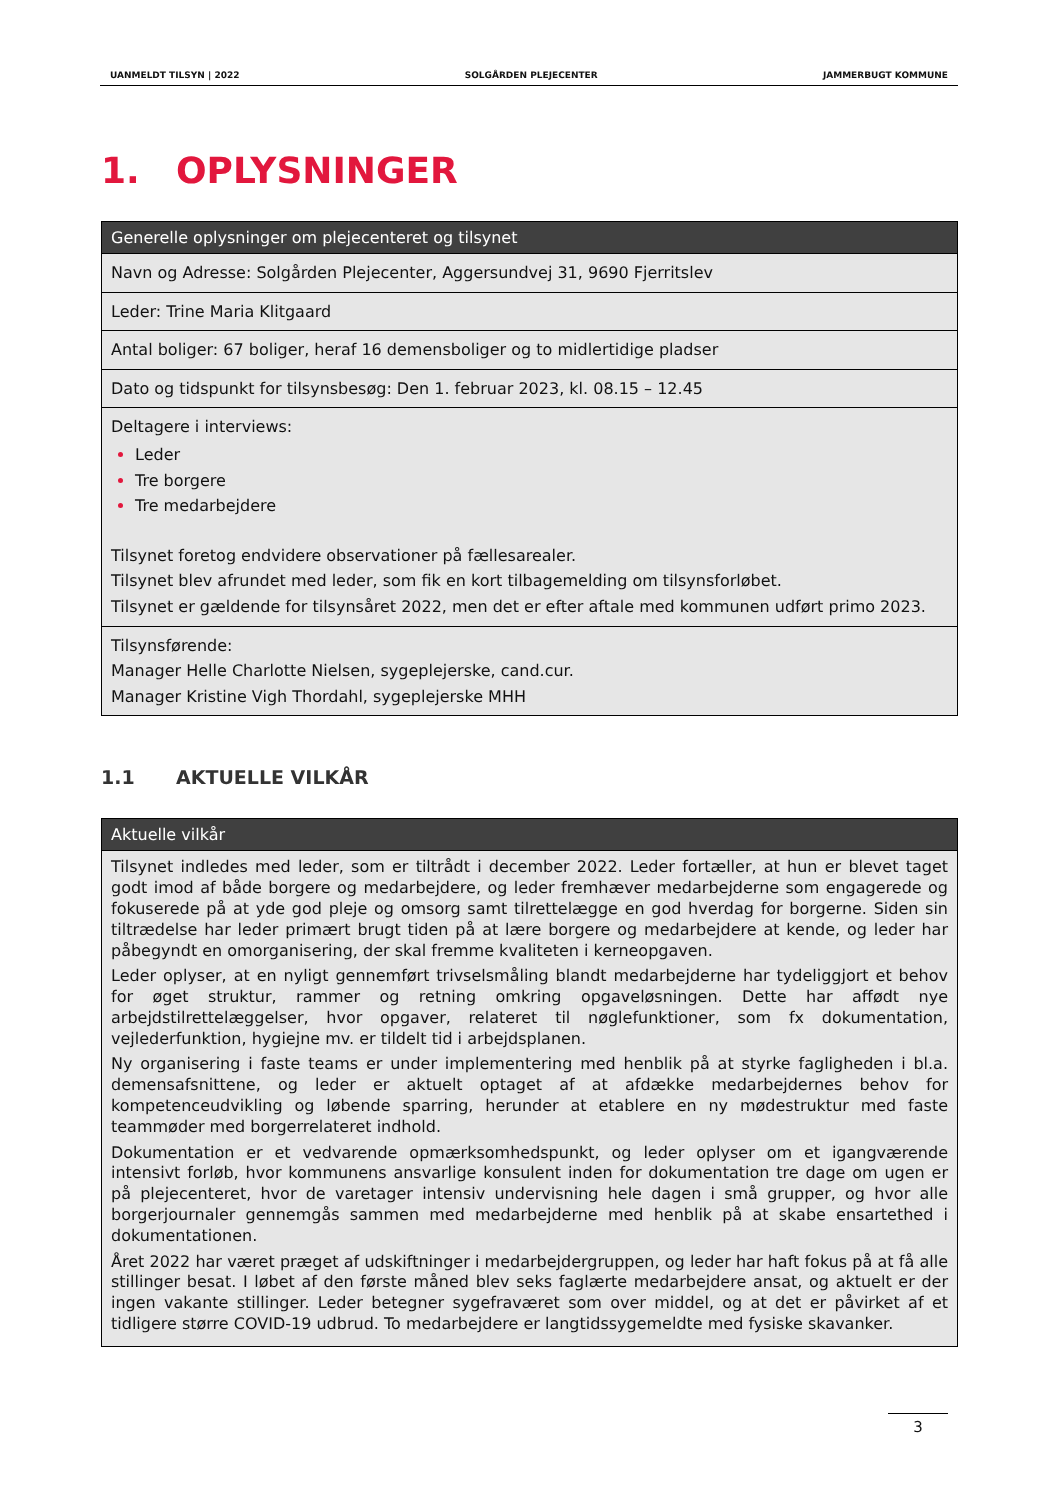UANMELDT TILSYN | 2022 SOLGÅRDEN PLEJECENTER JAMMERBUGT KOMMUNE
1. OPLYSNINGER
| Generelle oplysninger om plejecenteret og tilsynet |
| --- |
| Navn og Adresse: Solgården Plejecenter, Aggersundvej 31, 9690 Fjerritslev |
| Leder: Trine Maria Klitgaard |
| Antal boliger: 67 boliger, heraf 16 demensboliger og to midlertidige pladser |
| Dato og tidspunkt for tilsynsbesøg: Den 1. februar 2023, kl. 08.15 – 12.45 |
| Deltagere i interviews: Leder Tre borgere Tre medarbejdere Tilsynet foretog endvidere observationer på fællesarealer. Tilsynet blev afrundet med leder, som fik en kort tilbagemelding om tilsynsforløbet. Tilsynet er gældende for tilsynsåret 2022, men det er efter aftale med kommunen udført primo 2023. |
| Tilsynsførende: Manager Helle Charlotte Nielsen, sygeplejerske, cand.cur. Manager Kristine Vigh Thordahl, sygeplejerske MHH |
1.1 AKTUELLE VILKÅR
| Aktuelle vilkår |
| --- |
| Tilsynet indledes med leder, som er tiltrådt i december 2022. Leder fortæller, at hun er blevet taget godt imod af både borgere og medarbejdere, og leder fremhæver medarbejderne som engagerede og fokuserede på at yde god pleje og omsorg samt tilrettelægge en god hverdag for borgerne. Siden sin tiltrædelse har leder primært brugt tiden på at lære borgere og medarbejdere at kende, og leder har påbegyndt en omorganisering, der skal fremme kvaliteten i kerneopgaven. Leder oplyser, at en nyligt gennemført trivselsmåling blandt medarbejderne har tydeliggjort et behov for øget struktur, rammer og retning omkring opgaveløsningen. Dette har affødt nye arbejdstilrettelæggelser, hvor opgaver, relateret til nøglefunktioner, som fx dokumentation, vejlederfunktion, hygiejne mv. er tildelt tid i arbejdsplanen. Ny organisering i faste teams er under implementering med henblik på at styrke fagligheden i bl.a. demensafsnittene, og leder er aktuelt optaget af at afdække medarbejdernes behov for kompetenceudvikling og løbende sparring, herunder at etablere en ny mødestruktur med faste teammøder med borgerrelateret indhold. Dokumentation er et vedvarende opmærksomhedspunkt, og leder oplyser om et igangværende intensivt forløb, hvor kommunens ansvarlige konsulent inden for dokumentation tre dage om ugen er på plejecenteret, hvor de varetager intensiv undervisning hele dagen i små grupper, og hvor alle borgerjournaler gennemgås sammen med medarbejderne med henblik på at skabe ensartethed i dokumentationen. Året 2022 har været præget af udskiftninger i medarbejdergruppen, og leder har haft fokus på at få alle stillinger besat. I løbet af den første måned blev seks faglærte medarbejdere ansat, og aktuelt er der ingen vakante stillinger. Leder betegner sygefraværet som over middel, og at det er påvirket af et tidligere større COVID-19 udbrud. To medarbejdere er langtidssygemeldte med fysiske skavanker. |
3